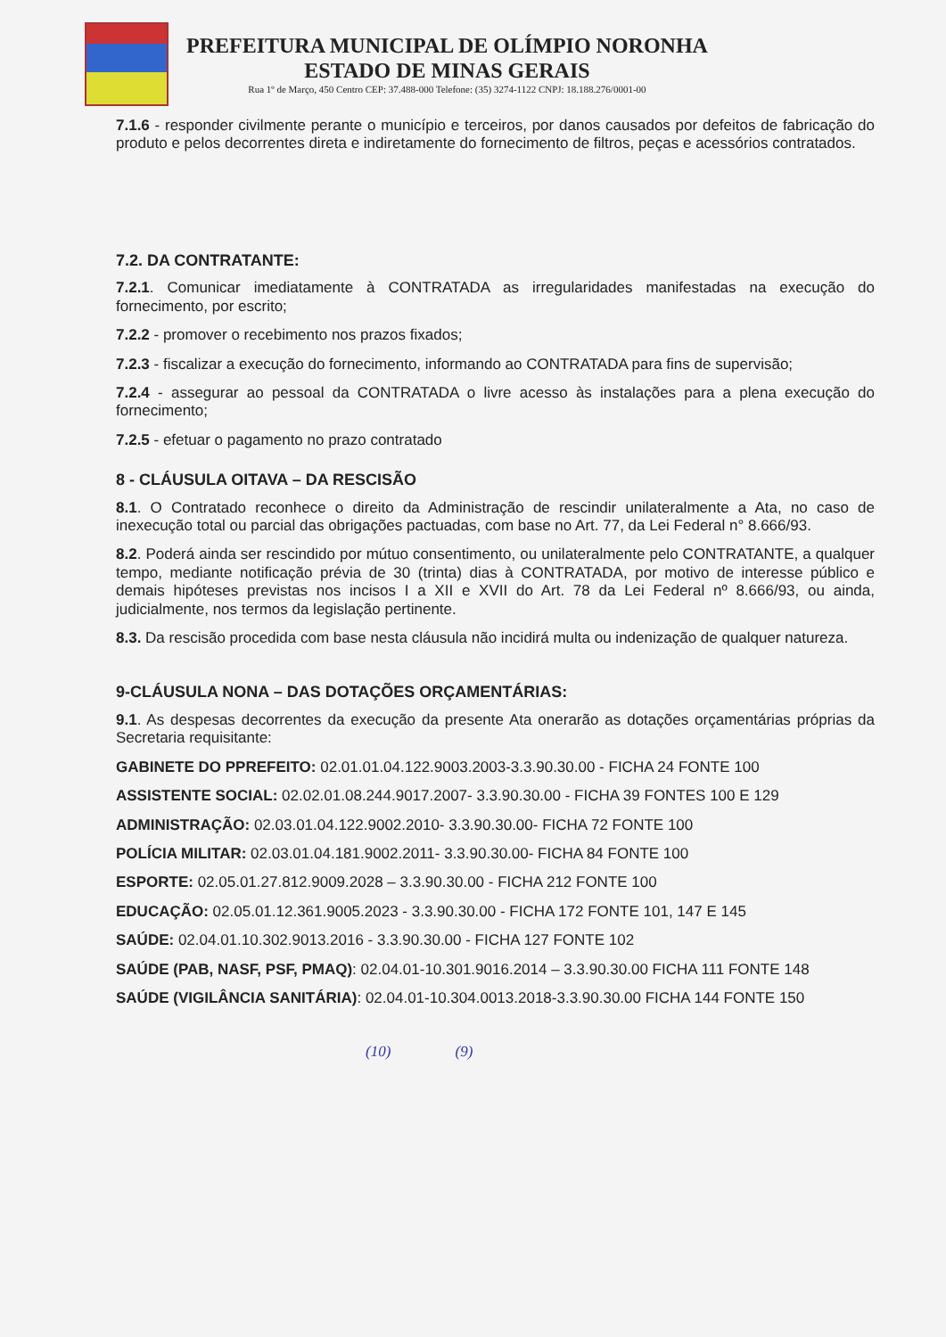PREFEITURA MUNICIPAL DE OLÍMPIO NORONHA
ESTADO DE MINAS GERAIS
Rua 1º de Março, 450 Centro CEP: 37.488-000 Telefone: (35) 3274-1122 CNPJ: 18.188.276/0001-00
7.1.6 - responder civilmente perante o município e terceiros, por danos causados por defeitos de fabricação do produto e pelos decorrentes direta e indiretamente do fornecimento de filtros, peças e acessórios contratados.
7.2. DA CONTRATANTE:
7.2.1. Comunicar imediatamente à CONTRATADA as irregularidades manifestadas na execução do fornecimento, por escrito;
7.2.2 - promover o recebimento nos prazos fixados;
7.2.3 - fiscalizar a execução do fornecimento, informando ao CONTRATADA para fins de supervisão;
7.2.4 - assegurar ao pessoal da CONTRATADA o livre acesso às instalações para a plena execução do fornecimento;
7.2.5 - efetuar o pagamento no prazo contratado
8 - CLÁUSULA OITAVA – DA RESCISÃO
8.1. O Contratado reconhece o direito da Administração de rescindir unilateralmente a Ata, no caso de inexecução total ou parcial das obrigações pactuadas, com base no Art. 77, da Lei Federal n° 8.666/93.
8.2. Poderá ainda ser rescindido por mútuo consentimento, ou unilateralmente pelo CONTRATANTE, a qualquer tempo, mediante notificação prévia de 30 (trinta) dias à CONTRATADA, por motivo de interesse público e demais hipóteses previstas nos incisos I a XII e XVII do Art. 78 da Lei Federal nº 8.666/93, ou ainda, judicialmente, nos termos da legislação pertinente.
8.3. Da rescisão procedida com base nesta cláusula não incidirá multa ou indenização de qualquer natureza.
9-CLÁUSULA NONA – DAS DOTAÇÕES ORÇAMENTÁRIAS:
9.1. As despesas decorrentes da execução da presente Ata onerarão as dotações orçamentárias próprias da Secretaria requisitante:
GABINETE DO PPREFEITO: 02.01.01.04.122.9003.2003-3.3.90.30.00 - FICHA 24 FONTE 100
ASSISTENTE SOCIAL: 02.02.01.08.244.9017.2007- 3.3.90.30.00 - FICHA 39 FONTES 100 E 129
ADMINISTRAÇÃO: 02.03.01.04.122.9002.2010- 3.3.90.30.00- FICHA 72 FONTE 100
POLÍCIA MILITAR: 02.03.01.04.181.9002.2011- 3.3.90.30.00- FICHA 84 FONTE 100
ESPORTE: 02.05.01.27.812.9009.2028 – 3.3.90.30.00 - FICHA 212 FONTE 100
EDUCAÇÃO: 02.05.01.12.361.9005.2023 - 3.3.90.30.00 - FICHA 172 FONTE 101, 147 E 145
SAÚDE: 02.04.01.10.302.9013.2016 - 3.3.90.30.00 - FICHA 127 FONTE 102
SAÚDE (PAB, NASF, PSF, PMAQ): 02.04.01-10.301.9016.2014 – 3.3.90.30.00 FICHA 111 FONTE 148
SAÚDE (VIGILÂNCIA SANITÁRIA): 02.04.01-10.304.0013.2018-3.3.90.30.00 FICHA 144 FONTE 150
(10) (9)